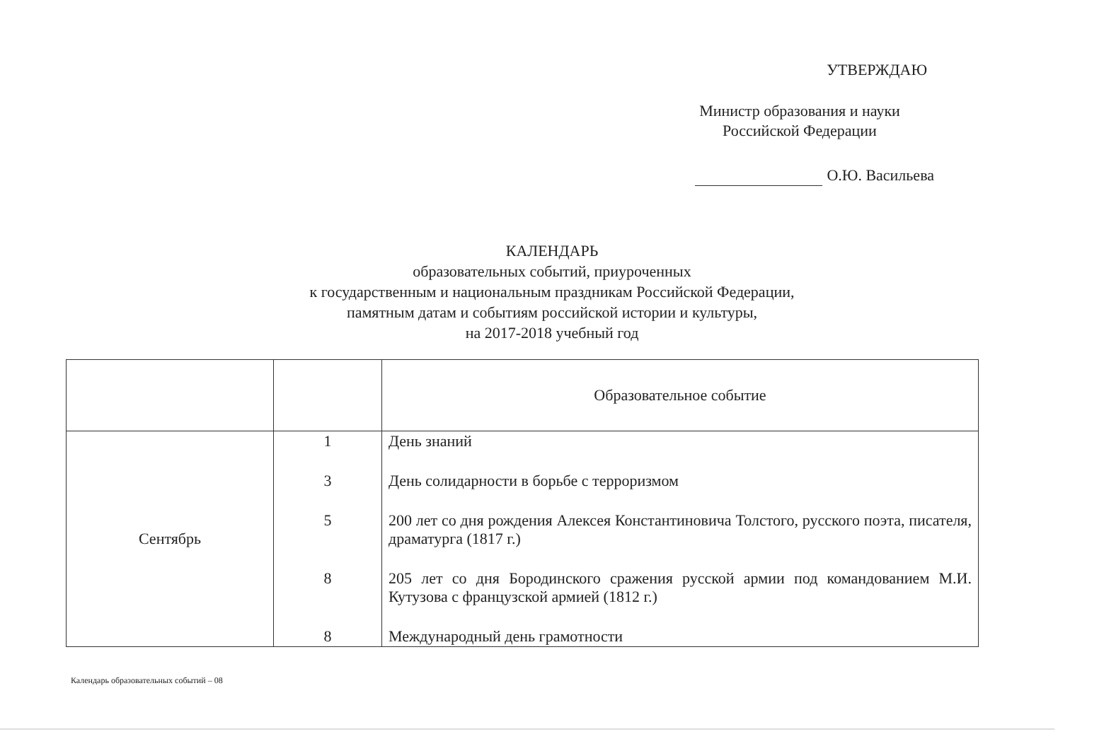УТВЕРЖДАЮ
Министр образования и науки
Российской Федерации
О.Ю. Васильева
КАЛЕНДАРЬ
образовательных событий, приуроченных
к государственным и национальным праздникам Российской Федерации,
памятным датам и событиям российской истории и культуры,
на 2017-2018 учебный год
| | | Образовательное событие |
| --- | --- | --- |
| Сентябрь | 1 3 5 8 8 | День знаний День солидарности в борьбе с терроризмом 200 лет со дня рождения Алексея Константиновича Толстого, русского поэта, писателя, драматурга (1817 г.) 205 лет со дня Бородинского сражения русской армии под командованием М.И. Кутузова с французской армией (1812 г.) Международный день грамотности |
Календарь образовательных событий – 08